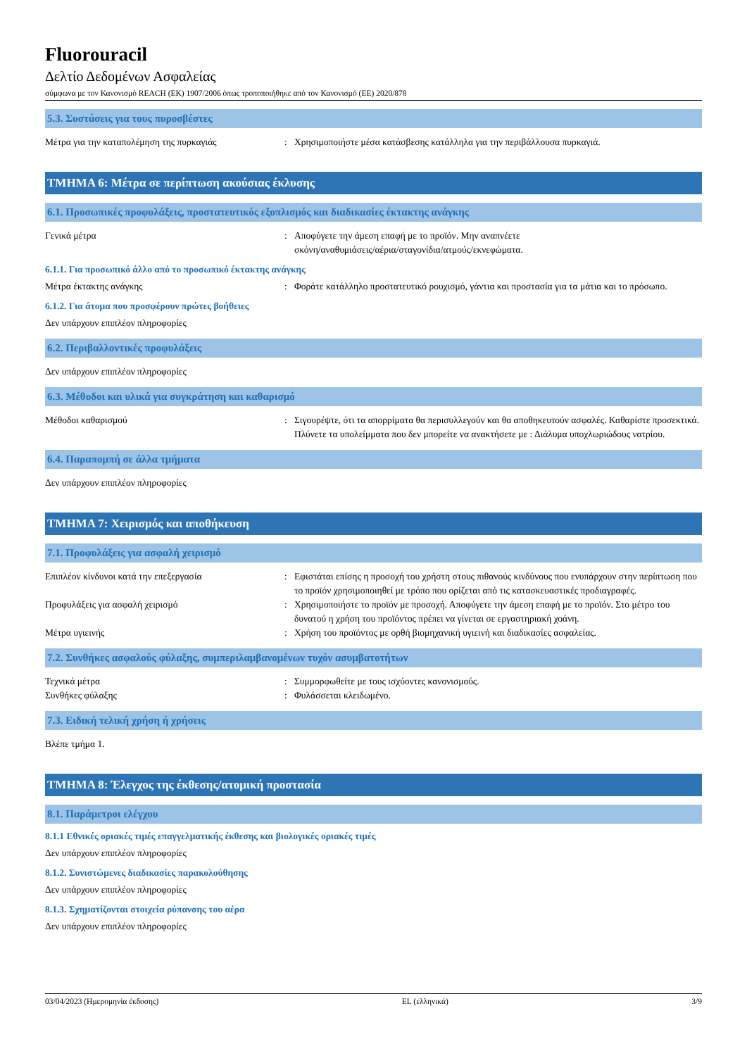Fluorouracil
Δελτίο Δεδομένων Ασφαλείας
σύμφωνα με τον Κανονισμό REACH (ΕΚ) 1907/2006 όπως τροποποιήθηκε από τον Κανονισμό (ΕΕ) 2020/878
5.3. Συστάσεις για τους πυροσβέστες
Μέτρα για την καταπολέμηση της πυρκαγιάς : Χρησιμοποιήστε μέσα κατάσβεσης κατάλληλα για την περιβάλλουσα πυρκαγιά.
ΤΜΗΜΑ 6: Μέτρα σε περίπτωση ακούσιας έκλυσης
6.1. Προσωπικές προφυλάξεις, προστατευτικός εξοπλισμός και διαδικασίες έκτακτης ανάγκης
Γενικά μέτρα : Αποφύγετε την άμεση επαφή με το προϊόν. Μην αναπνέετε
σκόνη/αναθυμιάσεις/αέρια/σταγονίδια/ατμούς/εκνεφώματα.
6.1.1. Για προσωπικό άλλο από το προσωπικό έκτακτης ανάγκης
Μέτρα έκτακτης ανάγκης : Φοράτε κατάλληλο προστατευτικό ρουχισμό, γάντια και προστασία για τα μάτια και το πρόσωπο.
6.1.2. Για άτομα που προσφέρουν πρώτες βοήθειες
Δεν υπάρχουν επιπλέον πληροφορίες
6.2. Περιβαλλοντικές προφυλάξεις
Δεν υπάρχουν επιπλέον πληροφορίες
6.3. Μέθοδοι και υλικά για συγκράτηση και καθαρισμό
Μέθοδοι καθαρισμού : Σιγουρέψτε, ότι τα απορρίματα θα περισυλλεγούν και θα αποθηκευτούν ασφαλές. Καθαρίστε προσεκτικά. Πλύνετε τα υπολείμματα που δεν μπορείτε να ανακτήσετε με : Διάλυμα υποχλωριώδους νατρίου.
6.4. Παραπομπή σε άλλα τμήματα
Δεν υπάρχουν επιπλέον πληροφορίες
ΤΜΗΜΑ 7: Χειρισμός και αποθήκευση
7.1. Προφυλάξεις για ασφαλή χειρισμό
Επιπλέον κίνδυνοι κατά την επεξεργασία : Εφιστάται επίσης η προσοχή του χρήστη στους πιθανούς κινδύνους που ενυπάρχουν στην περίπτωση που το προϊόν χρησιμοποιηθεί με τρόπο που ορίζεται από τις κατασκευαστικές προδιαγραφές.
Προφυλάξεις για ασφαλή χειρισμό : Χρησιμοποιήστε το προϊόν με προσοχή. Αποφύγετε την άμεση επαφή με το προϊόν. Στο μέτρο του δυνατού η χρήση του προϊόντος πρέπει να γίνεται σε εργαστηριακή χοάνη.
Μέτρα υγιεινής : Χρήση του προϊόντος με ορθή βιομηχανική υγιεινή και διαδικασίες ασφαλείας.
7.2. Συνθήκες ασφαλούς φύλαξης, συμπεριλαμβανομένων τυχόν ασυμβατοτήτων
Τεχνικά μέτρα : Συμμορφωθείτε με τους ισχύοντες κανονισμούς.
Συνθήκες φύλαξης : Φυλάσσεται κλειδωμένο.
7.3. Ειδική τελική χρήση ή χρήσεις
Βλέπε τμήμα 1.
ΤΜΗΜΑ 8: Έλεγχος της έκθεσης/ατομική προστασία
8.1. Παράμετροι ελέγχου
8.1.1 Εθνικές οριακές τιμές επαγγελματικής έκθεσης και βιολογικές οριακές τιμές
Δεν υπάρχουν επιπλέον πληροφορίες
8.1.2. Συνιστώμενες διαδικασίες παρακολούθησης
Δεν υπάρχουν επιπλέον πληροφορίες
8.1.3. Σχηματίζονται στοιχεία ρύπανσης του αέρα
Δεν υπάρχουν επιπλέον πληροφορίες
03/04/2023 (Ημερομηνία έκδοσης) EL (ελληνικά) 3/9